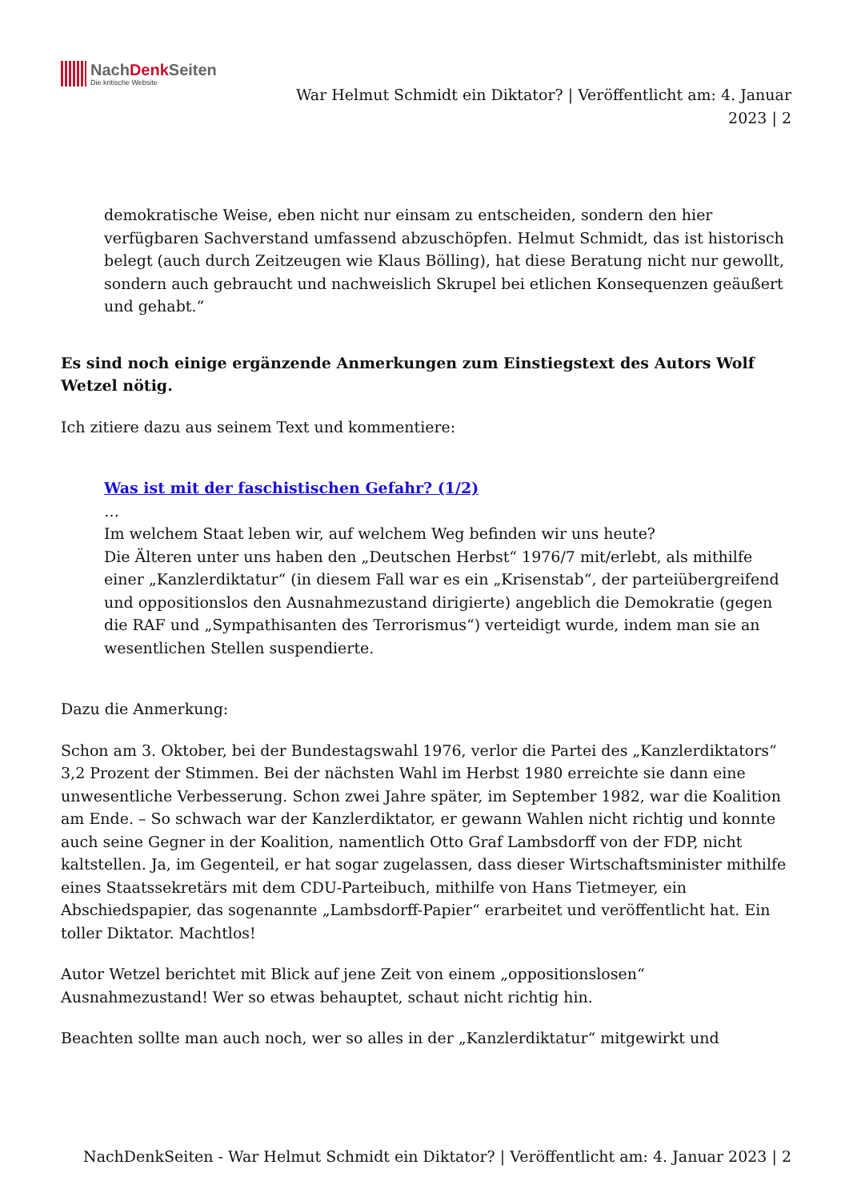NachDenk Seiten
Die kritische Website
War Helmut Schmidt ein Diktator? | Veröffentlicht am: 4. Januar
2023 | 2
demokratische Weise, eben nicht nur einsam zu entscheiden, sondern den hier verfügbaren Sachverstand umfassend abzuschöpfen. Helmut Schmidt, das ist historisch belegt (auch durch Zeitzeugen wie Klaus Bölling), hat diese Beratung nicht nur gewollt, sondern auch gebraucht und nachweislich Skrupel bei etlichen Konsequenzen geäußert und gehabt.“
Es sind noch einige ergänzende Anmerkungen zum Einstiegstext des Autors Wolf Wetzel nötig.
Ich zitiere dazu aus seinem Text und kommentiere:
Was ist mit der faschistischen Gefahr? (1/2)
…
Im welchem Staat leben wir, auf welchem Weg befinden wir uns heute?
Die Älteren unter uns haben den „Deutschen Herbst“ 1976/7 mit/erlebt, als mithilfe einer „Kanzlerdiktatur“ (in diesem Fall war es ein „Krisenstab“, der parteiübergreifend und oppositionslos den Ausnahmezustand dirigierte) angeblich die Demokratie (gegen die RAF und „Sympathisanten des Terrorismus“) verteidigt wurde, indem man sie an wesentlichen Stellen suspendierte.
Dazu die Anmerkung:
Schon am 3. Oktober, bei der Bundestagswahl 1976, verlor die Partei des „Kanzlerdiktators“ 3,2 Prozent der Stimmen. Bei der nächsten Wahl im Herbst 1980 erreichte sie dann eine unwesentliche Verbesserung. Schon zwei Jahre später, im September 1982, war die Koalition am Ende. – So schwach war der Kanzlerdiktator, er gewann Wahlen nicht richtig und konnte auch seine Gegner in der Koalition, namentlich Otto Graf Lambsdorff von der FDP, nicht kaltstellen. Ja, im Gegenteil, er hat sogar zugelassen, dass dieser Wirtschaftsminister mithilfe eines Staatssekretärs mit dem CDU-Parteibuch, mithilfe von Hans Tietmeyer, ein Abschiedspapier, das sogenannte „Lambsdorff-Papier“ erarbeitet und veröffentlicht hat. Ein toller Diktator. Machtlos!
Autor Wetzel berichtet mit Blick auf jene Zeit von einem „oppositionslosen“ Ausnahmezustand! Wer so etwas behauptet, schaut nicht richtig hin.
Beachten sollte man auch noch, wer so alles in der „Kanzlerdiktatur“ mitgewirkt und
NachDenkSeiten - War Helmut Schmidt ein Diktator? | Veröffentlicht am: 4. Januar 2023 | 2